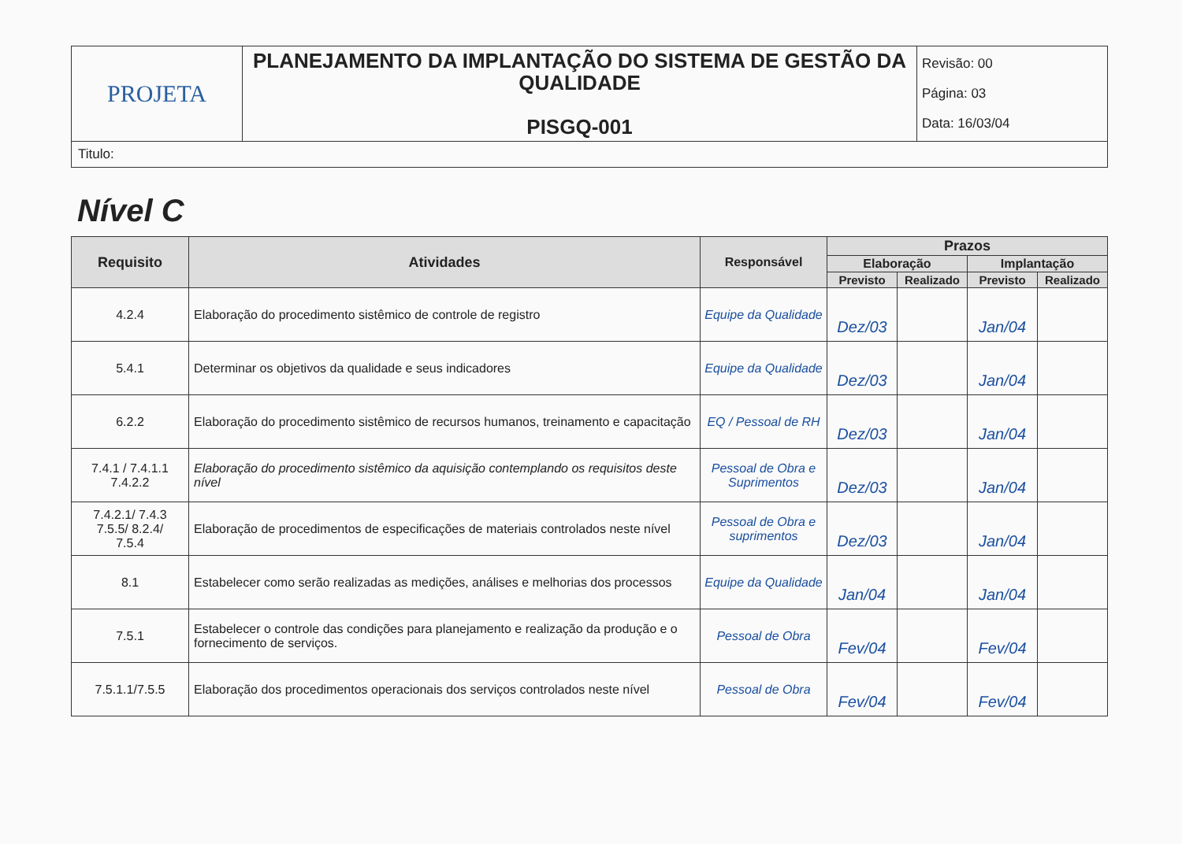| PROJETA | PLANEJAMENTO DA IMPLANTAÇÃO DO SISTEMA DE GESTÃO DA QUALIDADE PISGQ-001 | Revisão: 00 Página: 03 Data: 16/03/04 |
| Titulo: | | |
Nível C
| Requisito | Atividades | Responsável | Prazos | | | |
| --- | --- | --- | --- | --- | --- | --- |
| | | | Elaboração | | Implantação | |
| | | | Previsto | Realizado | Previsto | Realizado |
| 4.2.4 | Elaboração do procedimento sistêmico de controle de registro | Equipe da Qualidade | Dez/03 | | Jan/04 | |
| 5.4.1 | Determinar os objetivos da qualidade e seus indicadores | Equipe da Qualidade | Dez/03 | | Jan/04 | |
| 6.2.2 | Elaboração do procedimento sistêmico de recursos humanos, treinamento e capacitação | EQ / Pessoal de RH | Dez/03 | | Jan/04 | |
| 7.4.1 / 7.4.1.1 7.4.2.2 | Elaboração do procedimento sistêmico da aquisição contemplando os requisitos deste nível | Pessoal de Obra e Suprimentos | Dez/03 | | Jan/04 | |
| 7.4.2.1/ 7.4.3 7.5.5/ 8.2.4/ 7.5.4 | Elaboração de procedimentos de especificações de materiais controlados neste nível | Pessoal de Obra e suprimentos | Dez/03 | | Jan/04 | |
| 8.1 | Estabelecer como serão realizadas as medições, análises e melhorias dos processos | Equipe da Qualidade | Jan/04 | | Jan/04 | |
| 7.5.1 | Estabelecer o controle das condições para planejamento e realização da produção e o fornecimento de serviços. | Pessoal de Obra | Fev/04 | | Fev/04 | |
| 7.5.1.1/7.5.5 | Elaboração dos procedimentos operacionais dos serviços controlados neste nível | Pessoal de Obra | Fev/04 | | Fev/04 | |